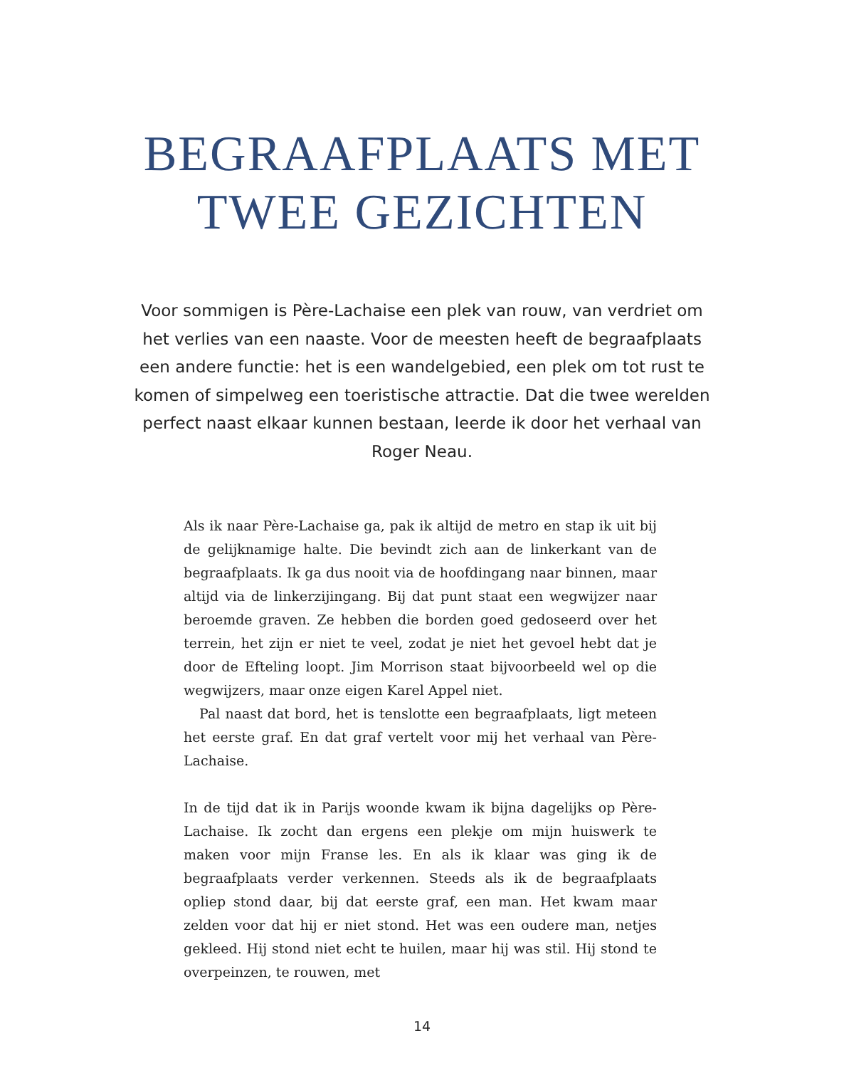BEGRAAFPLAATS MET
TWEE GEZICHTEN
Voor sommigen is Père-Lachaise een plek van rouw, van verdriet om het verlies van een naaste. Voor de meesten heeft de begraafplaats een andere functie: het is een wandelgebied, een plek om tot rust te komen of simpelweg een toeristische attractie. Dat die twee werelden perfect naast elkaar kunnen bestaan, leerde ik door het verhaal van Roger Neau.
Als ik naar Père-Lachaise ga, pak ik altijd de metro en stap ik uit bij de gelijknamige halte. Die bevindt zich aan de linkerkant van de begraafplaats. Ik ga dus nooit via de hoofdingang naar binnen, maar altijd via de linkerzijingang. Bij dat punt staat een wegwijzer naar beroemde graven. Ze hebben die borden goed gedoseerd over het terrein, het zijn er niet te veel, zodat je niet het gevoel hebt dat je door de Efteling loopt. Jim Morrison staat bijvoorbeeld wel op die wegwijzers, maar onze eigen Karel Appel niet.
Pal naast dat bord, het is tenslotte een begraafplaats, ligt meteen het eerste graf. En dat graf vertelt voor mij het verhaal van Père-Lachaise.
In de tijd dat ik in Parijs woonde kwam ik bijna dagelijks op Père-Lachaise. Ik zocht dan ergens een plekje om mijn huiswerk te maken voor mijn Franse les. En als ik klaar was ging ik de begraafplaats verder verkennen. Steeds als ik de begraafplaats opliep stond daar, bij dat eerste graf, een man. Het kwam maar zelden voor dat hij er niet stond. Het was een oudere man, netjes gekleed. Hij stond niet echt te huilen, maar hij was stil. Hij stond te overpeinzen, te rouwen, met
14